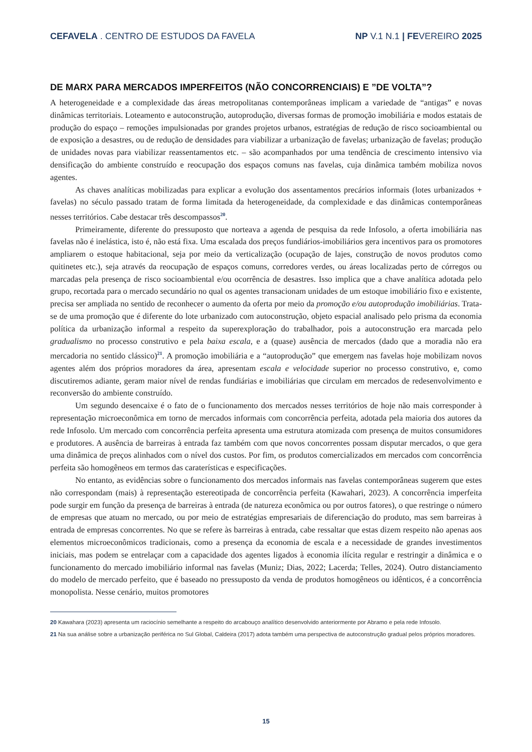CEFAVELA . CENTRO DE ESTUDOS DA FAVELA NP V.1 N.1 | FEVEREIRO 2025
DE MARX PARA MERCADOS IMPERFEITOS (NÃO CONCORRENCIAIS) E ”DE VOLTA”?
A heterogeneidade e a complexidade das áreas metropolitanas contemporâneas implicam a variedade de “antigas” e novas dinâmicas territoriais. Loteamento e autoconstrução, autoprodução, diversas formas de promoção imobiliária e modos estatais de produção do espaço – remoções impulsionadas por grandes projetos urbanos, estratégias de redução de risco socioambiental ou de exposição a desastres, ou de redução de densidades para viabilizar a urbanização de favelas; urbanização de favelas; produção de unidades novas para viabilizar reassentamentos etc. – são acompanhados por uma tendência de crescimento intensivo via densificação do ambiente construído e reocupação dos espaços comuns nas favelas, cuja dinâmica também mobiliza novos agentes.
As chaves analíticas mobilizadas para explicar a evolução dos assentamentos precários informais (lotes urbanizados + favelas) no século passado tratam de forma limitada da heterogeneidade, da complexidade e das dinâmicas contemporâneas nesses territórios. Cabe destacar três descompassos<sup>20</sup>.
Primeiramente, diferente do pressuposto que norteava a agenda de pesquisa da rede Infosolo, a oferta imobiliária nas favelas não é inelástica, isto é, não está fixa. Uma escalada dos preços fundiários-imobiliários gera incentivos para os promotores ampliarem o estoque habitacional, seja por meio da verticalização (ocupação de lajes, construção de novos produtos como quitinetes etc.), seja através da reocupação de espaços comuns, corredores verdes, ou áreas localizadas perto de córregos ou marcadas pela presença de risco socioambiental e/ou ocorrência de desastres. Isso implica que a chave analítica adotada pelo grupo, recortada para o mercado secundário no qual os agentes transacionam unidades de um estoque imobiliário fixo e existente, precisa ser ampliada no sentido de reconhecer o aumento da oferta por meio da promoção e/ou autoprodução imobiliárias. Trata-se de uma promoção que é diferente do lote urbanizado com autoconstrução, objeto espacial analisado pelo prisma da economia política da urbanização informal a respeito da superexploração do trabalhador, pois a autoconstrução era marcada pelo gradualismo no processo construtivo e pela baixa escala, e a (quase) ausência de mercados (dado que a moradia não era mercadoria no sentido clássico)<sup>21</sup>. A promoção imobiliária e a “autoprodução” que emergem nas favelas hoje mobilizam novos agentes além dos próprios moradores da área, apresentam escala e velocidade superior no processo construtivo, e, como discutiremos adiante, geram maior nível de rendas fundiárias e imobiliárias que circulam em mercados de redesenvolvimento e reconversão do ambiente construído.
Um segundo desencaixe é o fato de o funcionamento dos mercados nesses territórios de hoje não mais corresponder à representação microeconômica em torno de mercados informais com concorrência perfeita, adotada pela maioria dos autores da rede Infosolo. Um mercado com concorrência perfeita apresenta uma estrutura atomizada com presença de muitos consumidores e produtores. A ausência de barreiras à entrada faz também com que novos concorrentes possam disputar mercados, o que gera uma dinâmica de preços alinhados com o nível dos custos. Por fim, os produtos comercializados em mercados com concorrência perfeita são homogêneos em termos das caraterísticas e especificações.
No entanto, as evidências sobre o funcionamento dos mercados informais nas favelas contemporâneas sugerem que estes não correspondam (mais) à representação estereotipada de concorrência perfeita (Kawahari, 2023). A concorrência imperfeita pode surgir em função da presença de barreiras à entrada (de natureza econômica ou por outros fatores), o que restringe o número de empresas que atuam no mercado, ou por meio de estratégias empresariais de diferenciação do produto, mas sem barreiras à entrada de empresas concorrentes. No que se refere às barreiras à entrada, cabe ressaltar que estas dizem respeito não apenas aos elementos microeconômicos tradicionais, como a presença da economia de escala e a necessidade de grandes investimentos iniciais, mas podem se entrelaçar com a capacidade dos agentes ligados à economia ilícita regular e restringir a dinâmica e o funcionamento do mercado imobiliário informal nas favelas (Muniz; Dias, 2022; Lacerda; Telles, 2024). Outro distanciamento do modelo de mercado perfeito, que é baseado no pressuposto da venda de produtos homogêneos ou idênticos, é a concorrência monopolista. Nesse cenário, muitos promotores
20 Kawahara (2023) apresenta um raciocínio semelhante a respeito do arcabouço analítico desenvolvido anteriormente por Abramo e pela rede Infosolo.
21 Na sua análise sobre a urbanização periférica no Sul Global, Caldeira (2017) adota também uma perspectiva de autoconstrução gradual pelos próprios moradores.
15